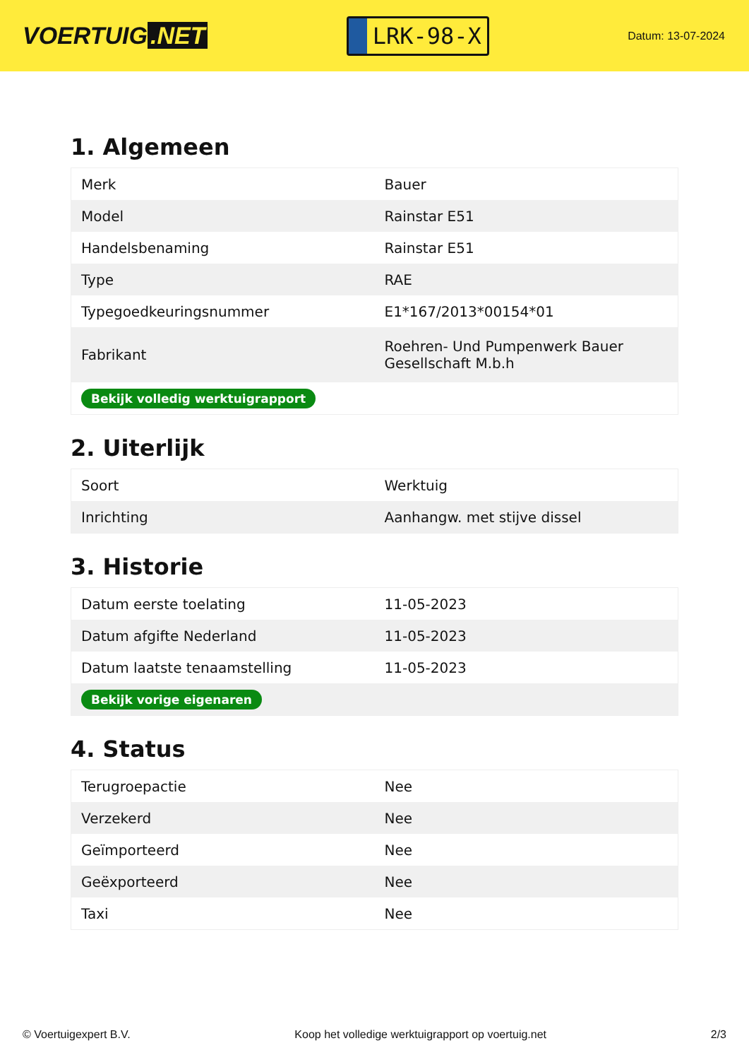VOERTUIG.NET
LRK-98-X
Datum: 13-07-2024
1. Algemeen
| Merk | Bauer |
| Model | Rainstar E51 |
| Handelsbenaming | Rainstar E51 |
| Type | RAE |
| Typegoedkeuringsnummer | E1*167/2013*00154*01 |
| Fabrikant | Roehren- Und Pumpenwerk Bauer Gesellschaft M.b.h |
| Bekijk volledig werktuigrapport | |
2. Uiterlijk
| Soort | Werktuig |
| Inrichting | Aanhangw. met stijve dissel |
3. Historie
| Datum eerste toelating | 11-05-2023 |
| Datum afgifte Nederland | 11-05-2023 |
| Datum laatste tenaamstelling | 11-05-2023 |
| Bekijk vorige eigenaren | |
4. Status
| Terugroepactie | Nee |
| Verzekerd | Nee |
| Geïmporteerd | Nee |
| Geëxporteerd | Nee |
| Taxi | Nee |
© Voertuigexpert B.V. Koop het volledige werktuigrapport op voertuig.net 2/3